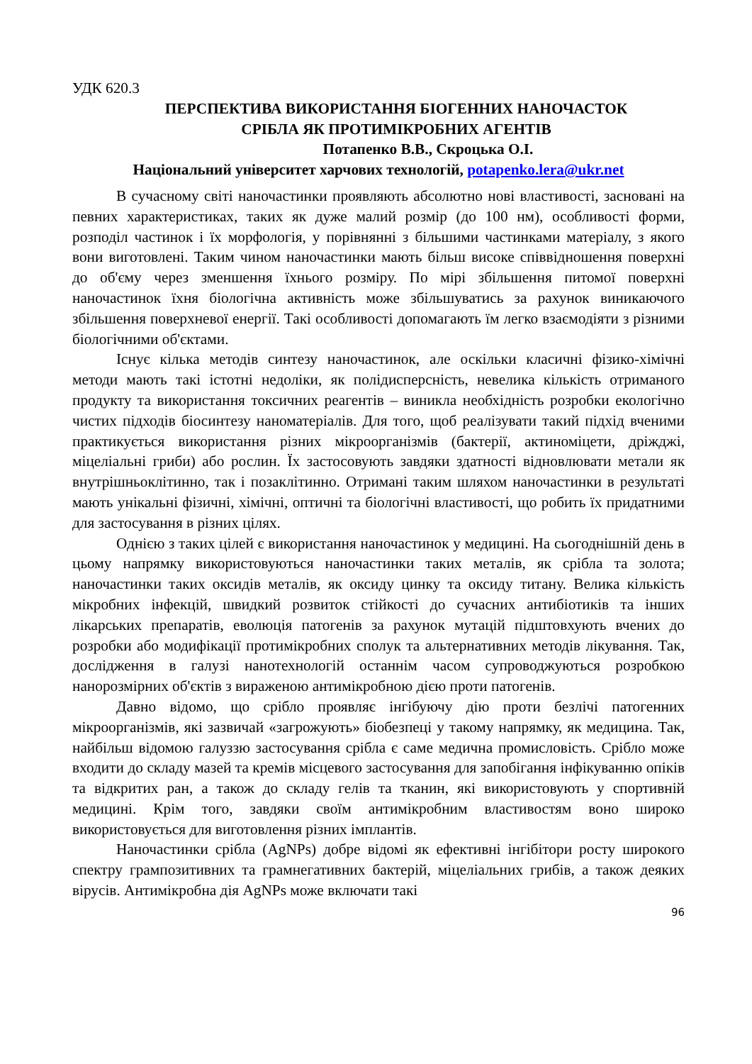УДК 620.3
ПЕРСПЕКТИВА ВИКОРИСТАННЯ БІОГЕННИХ НАНОЧАСТОК
СРІБЛА ЯК ПРОТИМІКРОБНИХ АГЕНТІВ
Потапенко В.В., Скроцька О.І.
Національний університет харчових технологій, potapenko.lera@ukr.net
В сучасному світі наночастинки проявляють абсолютно нові властивості, засновані на певних характеристиках, таких як дуже малий розмір (до 100 нм), особливості форми, розподіл частинок і їх морфологія, у порівнянні з більшими частинками матеріалу, з якого вони виготовлені. Таким чином наночастинки мають більш високе співвідношення поверхні до об'єму через зменшення їхнього розміру. По мірі збільшення питомої поверхні наночастинок їхня біологічна активність може збільшуватись за рахунок виникаючого збільшення поверхневої енергії. Такі особливості допомагають їм легко взаємодіяти з різними біологічними об'єктами.
Існує кілька методів синтезу наночастинок, але оскільки класичні фізико-хімічні методи мають такі істотні недоліки, як полідисперсність, невелика кількість отриманого продукту та використання токсичних реагентів – виникла необхідність розробки екологічно чистих підходів біосинтезу наноматеріалів. Для того, щоб реалізувати такий підхід вченими практикується використання різних мікроорганізмів (бактерії, актиноміцети, дріжджі, міцеліальні гриби) або рослин. Їх застосовують завдяки здатності відновлювати метали як внутрішньоклітинно, так і позаклітинно. Отримані таким шляхом наночастинки в результаті мають унікальні фізичні, хімічні, оптичні та біологічні властивості, що робить їх придатними для застосування в різних цілях.
Однією з таких цілей є використання наночастинок у медицині. На сьогоднішній день в цьому напрямку використовуються наночастинки таких металів, як срібла та золота; наночастинки таких оксидів металів, як оксиду цинку та оксиду титану. Велика кількість мікробних інфекцій, швидкий розвиток стійкості до сучасних антибіотиків та інших лікарських препаратів, еволюція патогенів за рахунок мутацій підштовхують вчених до розробки або модифікації протимікробних сполук та альтернативних методів лікування. Так, дослідження в галузі нанотехнологій останнім часом супроводжуються розробкою нанорозмірних об'єктів з вираженою антимікробною дією проти патогенів.
Давно відомо, що срібло проявляє інгібуючу дію проти безлічі патогенних мікроорганізмів, які зазвичай «загрожують» біобезпеці у такому напрямку, як медицина. Так, найбільш відомою галуззю застосування срібла є саме медична промисловість. Срібло може входити до складу мазей та кремів місцевого застосування для запобігання інфікуванню опіків та відкритих ран, а також до складу гелів та тканин, які використовують у спортивній медицині. Крім того, завдяки своїм антимікробним властивостям воно широко використовується для виготовлення різних імплантів.
Наночастинки срібла (AgNPs) добре відомі як ефективні інгібітори росту широкого спектру грампозитивних та грамнегативних бактерій, міцеліальних грибів, а також деяких вірусів. Антимікробна дія AgNPs може включати такі
96